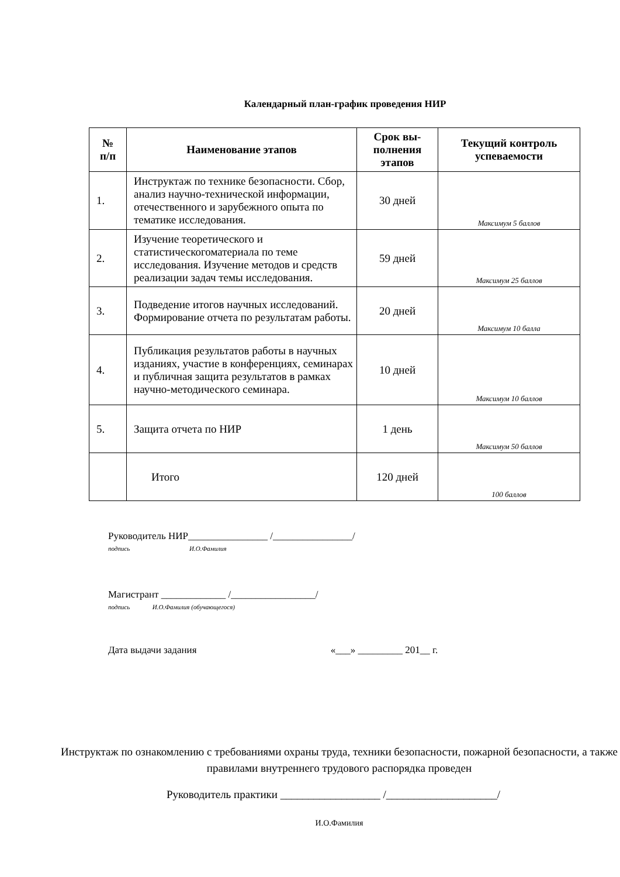Календарный план-график проведения НИР
| № п/п | Наименование этапов | Срок вы- полнения этапов | Текущий контроль успеваемости |
| --- | --- | --- | --- |
| 1. | Инструктаж по технике безопасности. Сбор, анализ научно-технической информации, отечественного и зарубежного опыта по тематике исследования. | 30 дней | Максимум 5 баллов |
| 2. | Изучение теоретического и статистическогоматериала по теме исследования. Изучение методов и средств реализации задач темы исследования. | 59 дней | Максимум 25 баллов |
| 3. | Подведение итогов научных исследований. Формирование отчета по результатам работы. | 20 дней | Максимум 10 балла |
| 4. | Публикация результатов работы в научных изданиях, участие в конференциях, семинарах и публичная защита результатов в рамках научно-методического семинара. | 10 дней | Максимум 10 баллов |
| 5. | Защита отчета по НИР | 1 день | Максимум 50 баллов |
| | Итого | 120 дней | 100 баллов |
Руководитель НИР________________ /________________/
подпись И.О.Фамилия
Магистрант _____________ /_________________/
подпись И.О.Фамилия (обучающегося)
Дата выдачи задания «___» _________ 201__ г.
Инструктаж по ознакомлению с требованиями охраны труда, техники безопасности, пожарной безопасности, а также правилами внутреннего трудового распорядка проведен
Руководитель практики __________________ /____________________/
И.О.Фамилия